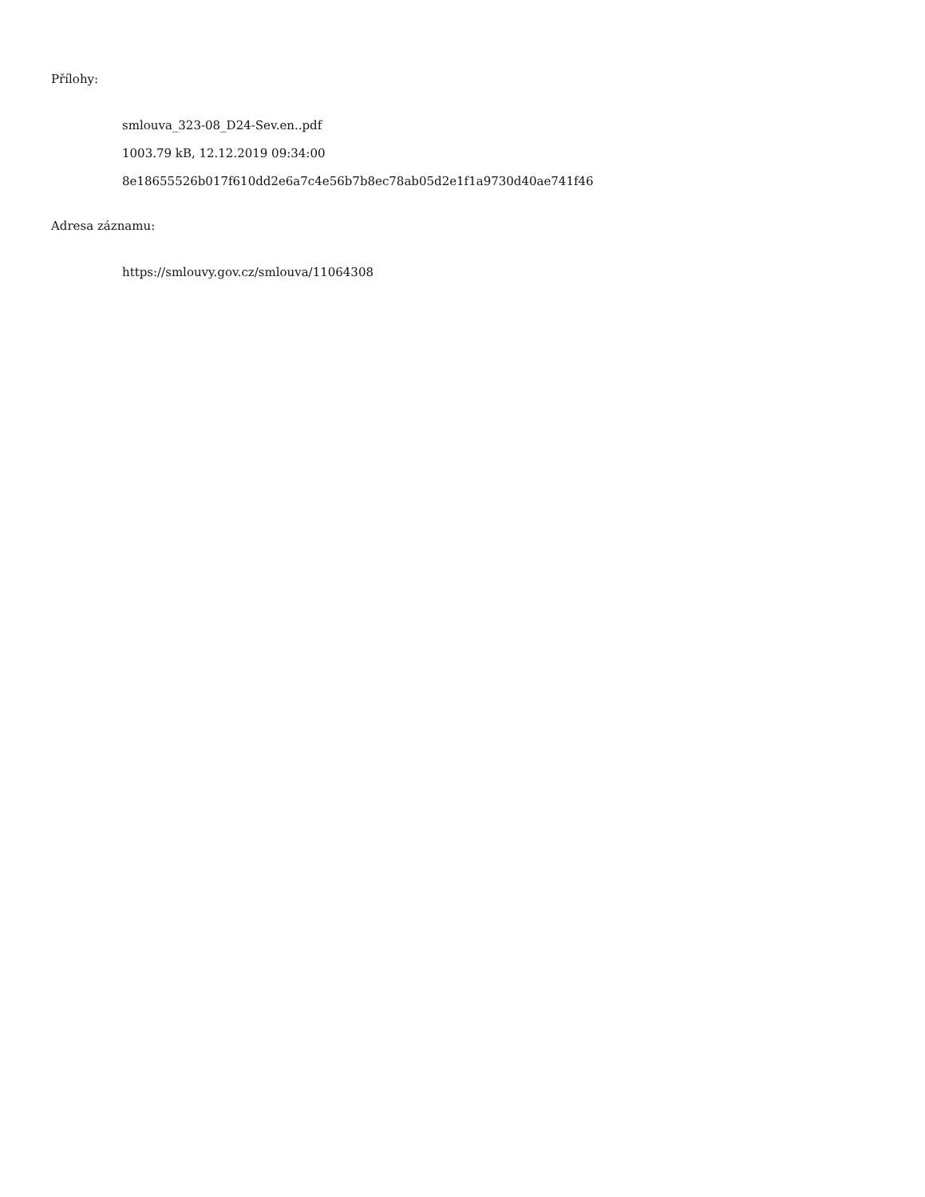Přílohy:
smlouva_323-08_D24-Sev.en..pdf
1003.79 kB, 12.12.2019 09:34:00
8e18655526b017f610dd2e6a7c4e56b7b8ec78ab05d2e1f1a9730d40ae741f46
Adresa záznamu:
https://smlouvy.gov.cz/smlouva/11064308